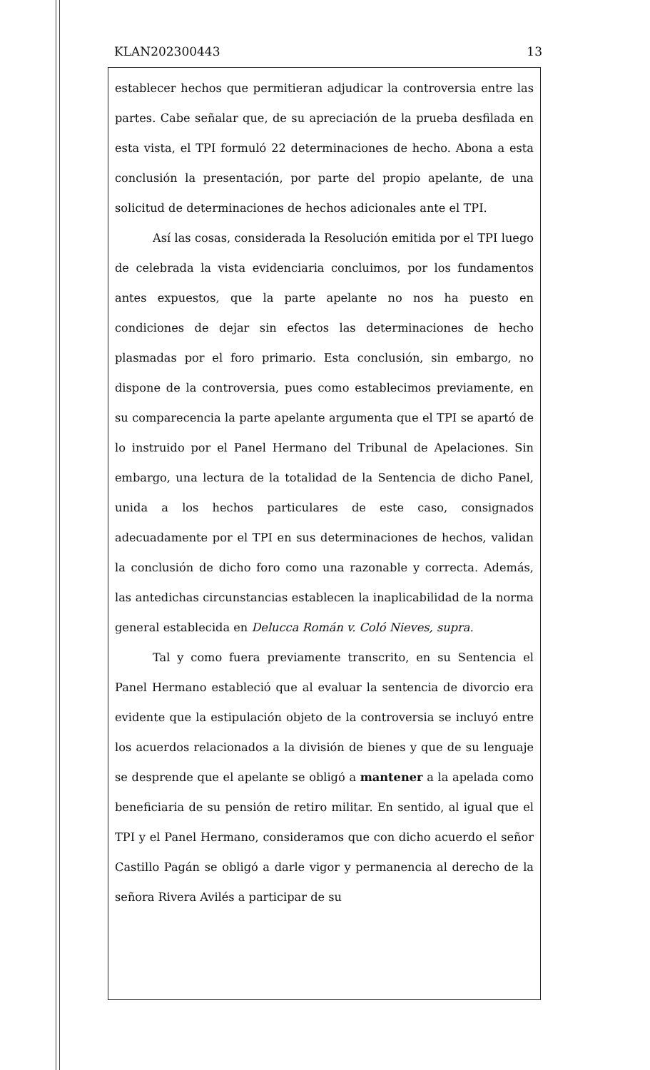KLAN202300443 13
establecer hechos que permitieran adjudicar la controversia entre las partes. Cabe señalar que, de su apreciación de la prueba desfilada en esta vista, el TPI formuló 22 determinaciones de hecho. Abona a esta conclusión la presentación, por parte del propio apelante, de una solicitud de determinaciones de hechos adicionales ante el TPI.
Así las cosas, considerada la Resolución emitida por el TPI luego de celebrada la vista evidenciaria concluimos, por los fundamentos antes expuestos, que la parte apelante no nos ha puesto en condiciones de dejar sin efectos las determinaciones de hecho plasmadas por el foro primario. Esta conclusión, sin embargo, no dispone de la controversia, pues como establecimos previamente, en su comparecencia la parte apelante argumenta que el TPI se apartó de lo instruido por el Panel Hermano del Tribunal de Apelaciones. Sin embargo, una lectura de la totalidad de la Sentencia de dicho Panel, unida a los hechos particulares de este caso, consignados adecuadamente por el TPI en sus determinaciones de hechos, validan la conclusión de dicho foro como una razonable y correcta. Además, las antedichas circunstancias establecen la inaplicabilidad de la norma general establecida en Delucca Román v. Coló Nieves, supra.
Tal y como fuera previamente transcrito, en su Sentencia el Panel Hermano estableció que al evaluar la sentencia de divorcio era evidente que la estipulación objeto de la controversia se incluyó entre los acuerdos relacionados a la división de bienes y que de su lenguaje se desprende que el apelante se obligó a mantener a la apelada como beneficiaria de su pensión de retiro militar. En sentido, al igual que el TPI y el Panel Hermano, consideramos que con dicho acuerdo el señor Castillo Pagán se obligó a darle vigor y permanencia al derecho de la señora Rivera Avilés a participar de su